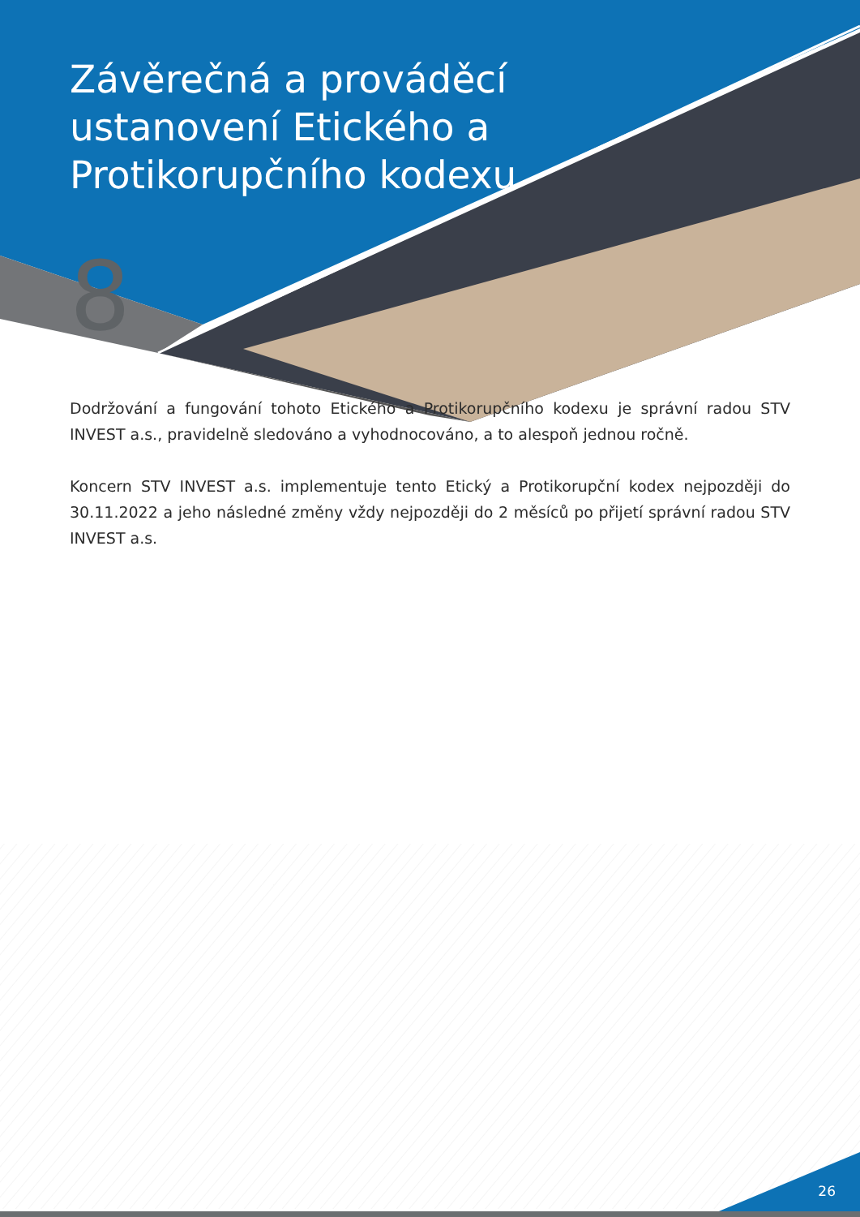Závěrečná a prováděcí ustanovení Etického a Protikorupčního kodexu
8
Dodržování a fungování tohoto Etického a Protikorupčního kodexu je správní radou STV INVEST a.s., pravidelně sledováno a vyhodnocováno, a to alespoň jednou ročně.
Koncern STV INVEST a.s. implementuje tento Etický a Protikorupční kodex nejpozději do 30.11.2022 a jeho následné změny vždy nejpozději do 2 měsíců po přijetí správní radou STV INVEST a.s.
26